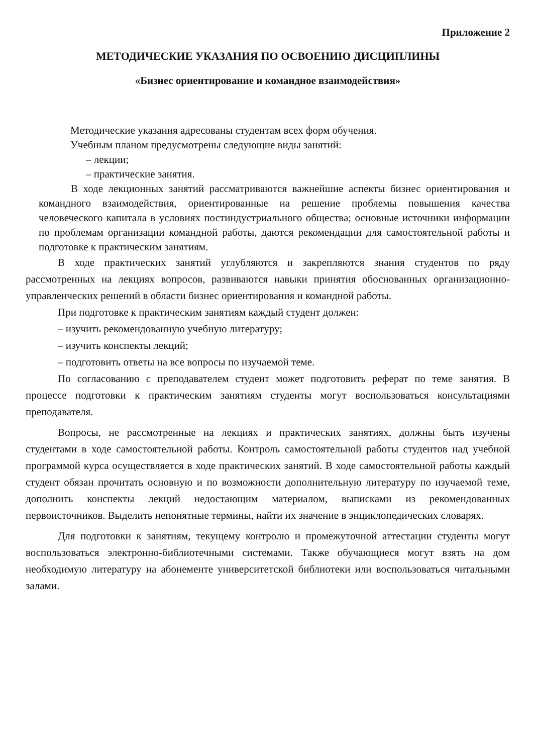Приложение 2
МЕТОДИЧЕСКИЕ УКАЗАНИЯ ПО ОСВОЕНИЮ ДИСЦИПЛИНЫ
«Бизнес ориентирование и командное взаимодействия»
Методические указания адресованы студентам всех форм обучения.
Учебным планом предусмотрены следующие виды занятий:
– лекции;
– практические занятия.
В ходе лекционных занятий рассматриваются важнейшие аспекты бизнес ориентирования и командного взаимодействия, ориентированные на решение проблемы повышения качества человеческого капитала в условиях постиндустриального общества; основные источники информации по проблемам организации командной работы, даются рекомендации для самостоятельной работы и подготовке к практическим занятиям.
В ходе практических занятий углубляются и закрепляются знания студентов по ряду рассмотренных на лекциях вопросов, развиваются навыки принятия обоснованных организационно-управленческих решений в области бизнес ориентирования и командной работы.
При подготовке к практическим занятиям каждый студент должен:
– изучить рекомендованную учебную литературу;
– изучить конспекты лекций;
– подготовить ответы на все вопросы по изучаемой теме.
По согласованию с преподавателем студент может подготовить реферат по теме занятия. В процессе подготовки к практическим занятиям студенты могут воспользоваться консультациями преподавателя.
Вопросы, не рассмотренные на лекциях и практических занятиях, должны быть изучены студентами в ходе самостоятельной работы. Контроль самостоятельной работы студентов над учебной программой курса осуществляется в ходе практических занятий. В ходе самостоятельной работы каждый студент обязан прочитать основную и по возможности дополнительную литературу по изучаемой теме, дополнить конспекты лекций недостающим материалом, выписками из рекомендованных первоисточников. Выделить непонятные термины, найти их значение в энциклопедических словарях.
Для подготовки к занятиям, текущему контролю и промежуточной аттестации студенты могут воспользоваться электронно-библиотечными системами. Также обучающиеся могут взять на дом необходимую литературу на абонементе университетской библиотеки или воспользоваться читальными залами.